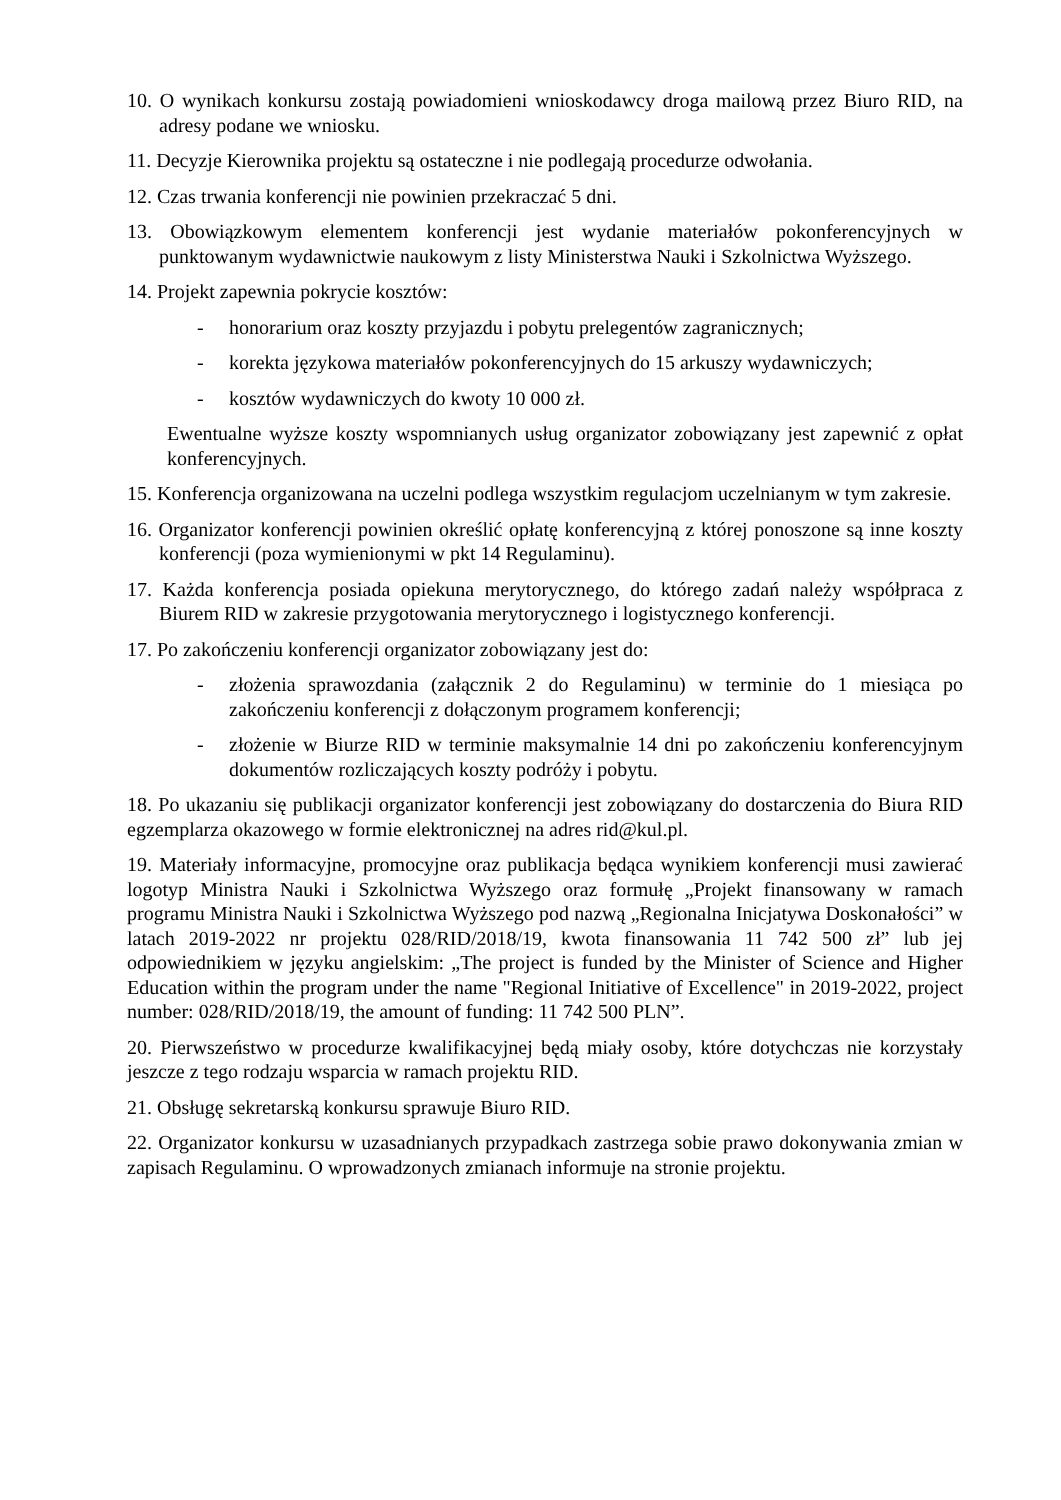10. O wynikach konkursu zostają powiadomieni wnioskodawcy droga mailową przez Biuro RID, na adresy podane we wniosku.
11. Decyzje Kierownika projektu są ostateczne i nie podlegają procedurze odwołania.
12. Czas trwania konferencji nie powinien przekraczać 5 dni.
13. Obowiązkowym elementem konferencji jest wydanie materiałów pokonferencyjnych w punktowanym wydawnictwie naukowym z listy Ministerstwa Nauki i Szkolnictwa Wyższego.
14. Projekt zapewnia pokrycie kosztów:
- honorarium oraz koszty przyjazdu i pobytu prelegentów zagranicznych;
- korekta językowa materiałów pokonferencyjnych do 15 arkuszy wydawniczych;
- kosztów wydawniczych do kwoty 10 000 zł.
Ewentualne wyższe koszty wspomnianych usług organizator zobowiązany jest zapewnić z opłat konferencyjnych.
15. Konferencja organizowana na uczelni podlega wszystkim regulacjom uczelnianym w tym zakresie.
16. Organizator konferencji powinien określić opłatę konferencyjną z której ponoszone są inne koszty konferencji (poza wymienionymi w pkt 14 Regulaminu).
17. Każda konferencja posiada opiekuna merytorycznego, do którego zadań należy współpraca z Biurem RID w zakresie przygotowania merytorycznego i logistycznego konferencji.
17. Po zakończeniu konferencji organizator zobowiązany jest do:
- złożenia sprawozdania (załącznik 2 do Regulaminu) w terminie do 1 miesiąca po zakończeniu konferencji z dołączonym programem konferencji;
- złożenie w Biurze RID w terminie maksymalnie 14 dni po zakończeniu konferencyjnym dokumentów rozliczających koszty podróży i pobytu.
18. Po ukazaniu się publikacji organizator konferencji jest zobowiązany do dostarczenia do Biura RID egzemplarza okazowego w formie elektronicznej na adres rid@kul.pl.
19. Materiały informacyjne, promocyjne oraz publikacja będąca wynikiem konferencji musi zawierać logotyp Ministra Nauki i Szkolnictwa Wyższego oraz formułę „Projekt finansowany w ramach programu Ministra Nauki i Szkolnictwa Wyższego pod nazwą „Regionalna Inicjatywa Doskonałości” w latach 2019-2022 nr projektu 028/RID/2018/19, kwota finansowania 11 742 500 zł” lub jej odpowiednikiem w języku angielskim: „The project is funded by the Minister of Science and Higher Education within the program under the name "Regional Initiative of Excellence" in 2019-2022, project number: 028/RID/2018/19, the amount of funding: 11 742 500 PLN”.
20. Pierwszeństwo w procedurze kwalifikacyjnej będą miały osoby, które dotychczas nie korzystały jeszcze z tego rodzaju wsparcia w ramach projektu RID.
21. Obsługę sekretarską konkursu sprawuje Biuro RID.
22. Organizator konkursu w uzasadnianych przypadkach zastrzega sobie prawo dokonywania zmian w zapisach Regulaminu. O wprowadzonych zmianach informuje na stronie projektu.